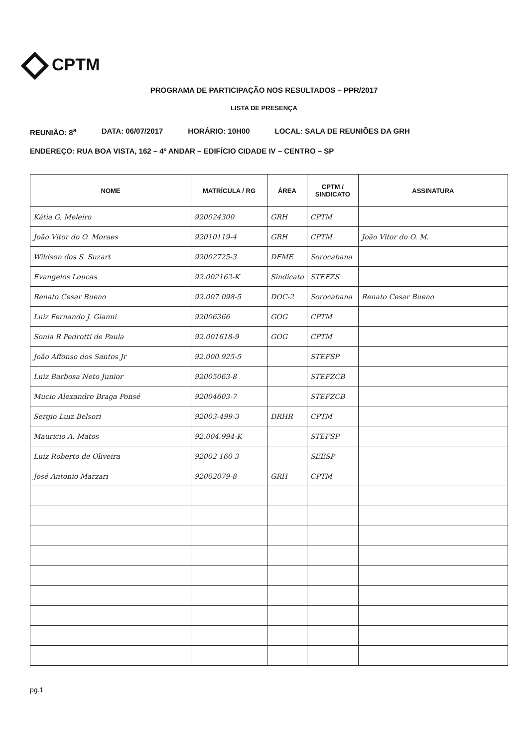CPTM
PROGRAMA DE PARTICIPAÇÃO NOS RESULTADOS – PPR/2017
LISTA DE PRESENÇA
REUNIÃO: 8<sup>a</sup> DATA: 06/07/2017 HORÁRIO: 10H00 LOCAL: SALA DE REUNIÕES DA GRH
ENDEREÇO: RUA BOA VISTA, 162 – 4º ANDAR – EDIFÍCIO CIDADE IV – CENTRO – SP
| NOME | MATRÍCULA / RG | ÁREA | CPTM / SINDICATO | ASSINATURA |
| --- | --- | --- | --- | --- |
| Kátia G. Meleiro | 920024300 | GRH | CPTM | |
| João Vitor do O. Moraes | 92010119-4 | GRH | CPTM | João Vitor do O. M. |
| Wildson dos S. Suzart | 92002725-3 | DFME | Sorocabana | |
| Evangelos Loucas | 92.002162-K | Sindicato | STEFZS | |
| Renato Cesar Bueno | 92.007.098-5 | DOC-2 | Sorocabana | Renato Cesar Bueno |
| Luiz Fernando J. Gianni | 92006366 | GOG | CPTM | |
| Sonia R Pedrotti de Paula | 92.001618-9 | GOG | CPTM | |
| João Affonso dos Santos Jr | 92.000.925-5 | | STEFSP | |
| Luiz Barbosa Neto Junior | 92005063-8 | | STEFZCB | |
| Mucio Alexandre Braga Ponsé | 92004603-7 | | STEFZCB | |
| Sergio Luiz Belsori | 92003-499-3 | DRHR | CPTM | |
| Mauricio A. Matos | 92.004.994-K | | STEFSP | |
| Luiz Roberto de Oliveira | 92002 160 3 | | SEESP | |
| José Antonio Marzari | 92002079-8 | GRH | CPTM | |
pg.1